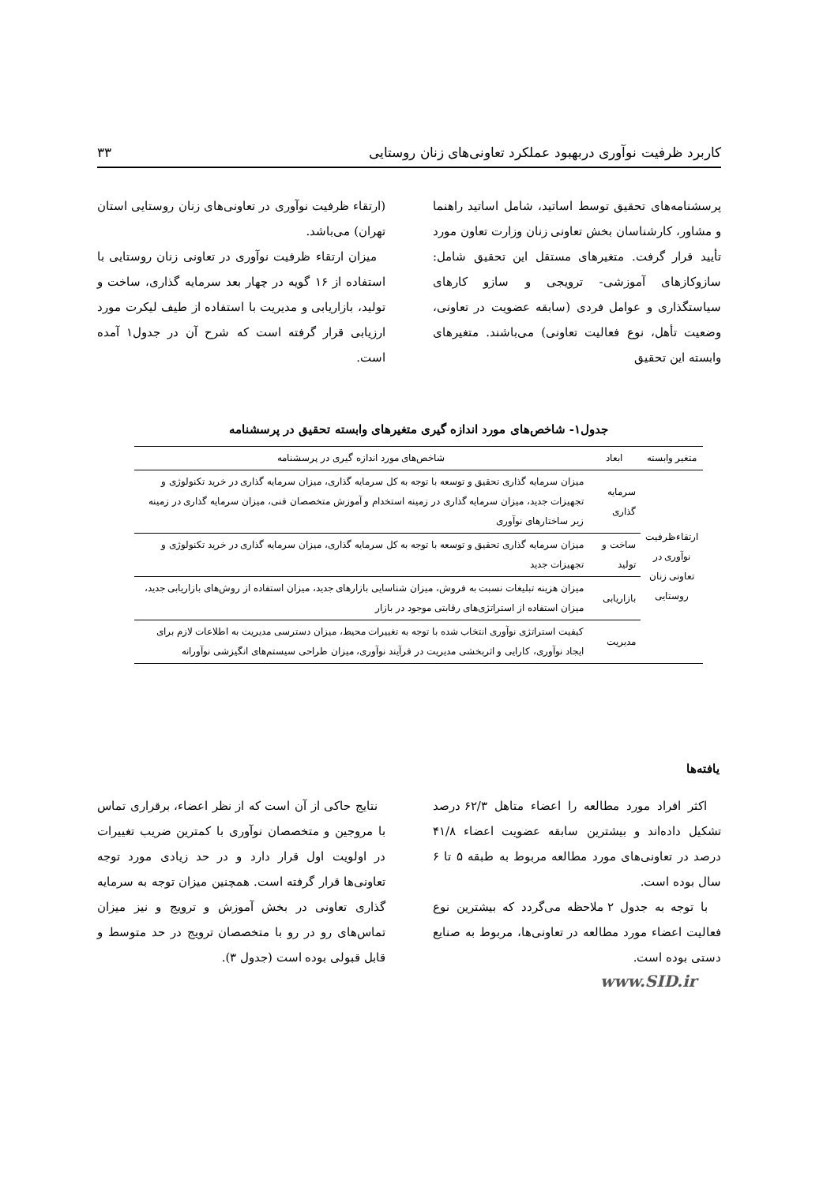کاربرد ظرفیت نوآوری دربهبود عملکرد تعاونی‌های زنان روستایی ۳۳
پرسشنامه‌های تحقیق توسط اساتید، شامل اساتید راهنما و مشاور، کارشناسان بخش تعاونی زنان وزارت تعاون مورد تأیید قرار گرفت. متغیرهای مستقل این تحقیق شامل: سازوکازهای آموزشی- ترویجی و سازو کارهای سیاستگذاری و عوامل فردی (سابقه عضویت در تعاونی، وضعیت تأهل، نوع فعالیت تعاونی) می‌باشند. متغیرهای وابسته این تحقیق
(ارتقاء ظرفیت نوآوری در تعاونی‌های زنان روستایی استان تهران) می‌باشد.
میزان ارتقاء ظرفیت نوآوری در تعاونی زنان روستایی با استفاده از ۱۶ گویه در چهار بعد سرمایه گذاری، ساخت و تولید، بازاریابی و مدیریت با استفاده از طیف لیکرت مورد ارزیابی قرار گرفته است که شرح آن در جدول۱ آمده است.
جدول۱- شاخص‌های مورد اندازه گیری متغیرهای وابسته تحقیق در پرسشنامه
| متغیر وابسته | ابعاد | شاخص‌های مورد اندازه گیری در پرسشنامه |
| --- | --- | --- |
| ارتقاءظرفیت نوآوری در تعاونی زنان روستایی | سرمایه گذاری | میزان سرمایه گذاری تحقیق و توسعه با توجه به کل سرمایه گذاری، میزان سرمایه گذاری در خرید تکنولوژی و تجهیزات جدید، میزان سرمایه گذاری در زمینه استخدام و آموزش متخصصان فنی، میزان سرمایه گذاری در زمینه زیر ساختارهای نوآوری |
| | ساخت و تولید | میزان سرمایه گذاری تحقیق و توسعه با توجه به کل سرمایه گذاری، میزان سرمایه گذاری در خرید تکنولوژی و تجهیزات جدید |
| | بازاریابی | میزان هزینه تبلیغات نسبت به فروش، میزان شناسایی بازارهای جدید، میزان استفاده از روش‌های بازاریابی جدید، میزان استفاده از استراتژی‌های رقابتی موجود در بازار |
| | مدیریت | کیفیت استراتژی نوآوری انتخاب شده با توجه به تغییرات محیط، میزان دسترسی مدیریت به اطلاعات لازم برای ایجاد نوآوری، کارایی و اثربخشی مدیریت در فرآیند نوآوری، میزان طراحی سیستم‌های انگیزشی نوآورانه |
یافته‌ها
اکثر افراد مورد مطالعه را اعضاء متاهل ۶۲/۳ درصد تشکیل داده‌اند و بیشترین سابقه عضویت اعضاء ۴۱/۸ درصد در تعاونی‌های مورد مطالعه مربوط به طبقه ۵ تا ۶ سال بوده است.
با توجه به جدول ۲ ملاحظه می‌گردد که بیشترین نوع فعالیت اعضاء مورد مطالعه در تعاونی‌ها، مربوط به صنایع دستی بوده است.
نتایج حاکی از آن است که از نظر اعضاء، برقراری تماس با مروجین و متخصصان نوآوری با کمترین ضریب تغییرات در اولویت اول قرار دارد و در حد زیادی مورد توجه تعاونی‌ها قرار گرفته است. همچنین میزان توجه به سرمایه گذاری تعاونی در بخش آموزش و ترویج و نیز میزان تماس‌های رو در رو با متخصصان ترویج در حد متوسط و قابل قبولی بوده است (جدول ۳).
www.SID.ir